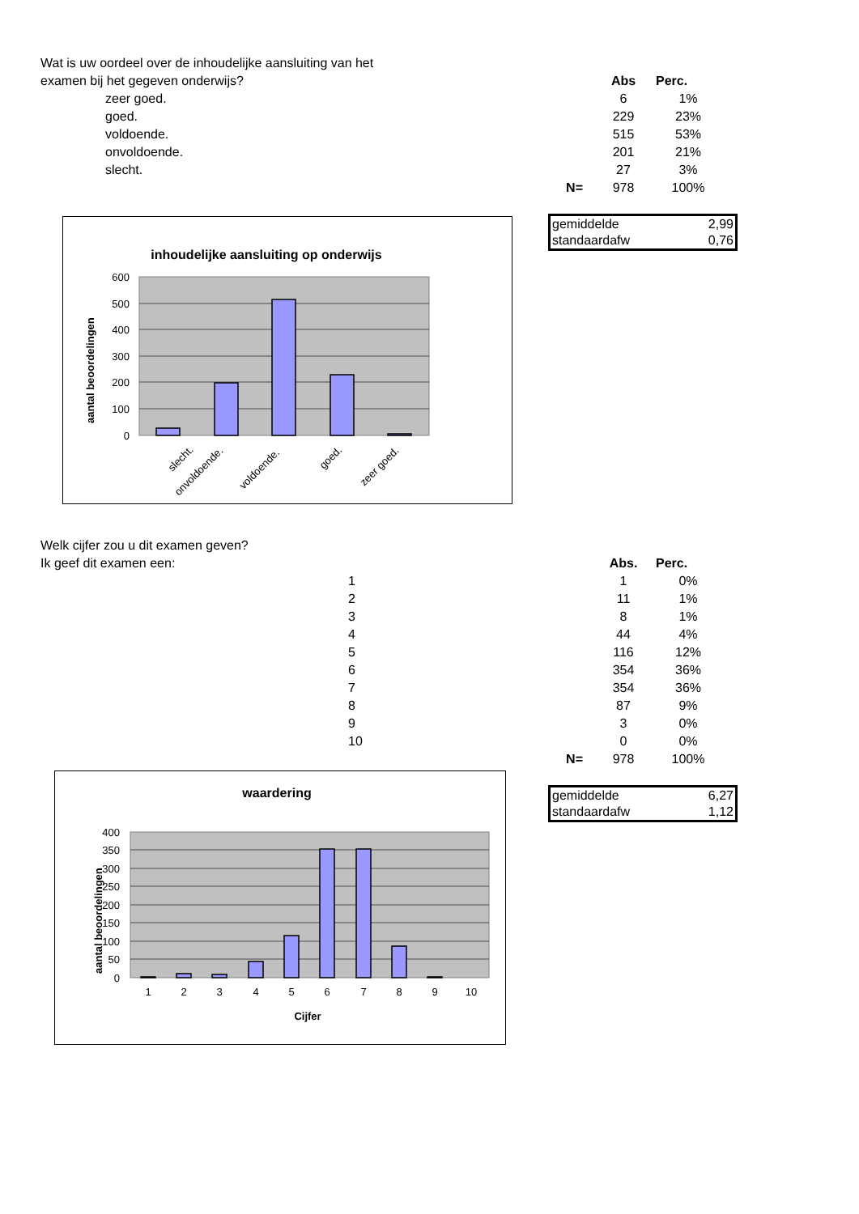Wat is uw oordeel over de inhoudelijke aansluiting van het examen bij het gegeven onderwijs?
| | | Abs | Perc. |
| zeer goed. | | 6 | 1% |
| goed. | | 229 | 23% |
| voldoende. | | 515 | 53% |
| onvoldoende. | | 201 | 21% |
| slecht. | | 27 | 3% |
| | N= | 978 | 100% |
| gemiddelde | 2,99 |
| standaardafw | 0,76 |
inhoudelijke aansluiting op onderwijs
600
500
400
300
200
100
0
aantal beoordelingen
slecht.
onvoldoende.
voldoende.
goed.
zeer goed.
Welk cijfer zou u dit examen geven?
Ik geef dit examen een:
| | | Abs. | Perc. |
| 1 | | 1 | 0% |
| 2 | | 11 | 1% |
| 3 | | 8 | 1% |
| 4 | | 44 | 4% |
| 5 | | 116 | 12% |
| 6 | | 354 | 36% |
| 7 | | 354 | 36% |
| 8 | | 87 | 9% |
| 9 | | 3 | 0% |
| 10 | | 0 | 0% |
| | N= | 978 | 100% |
| gemiddelde | 6,27 |
| standaardafw | 1,12 |
waardering
400
350
300
250
200
150
100
50
0
aantal beoordelingen
1
2
3
4
5
6
7
8
9
10
Cijfer